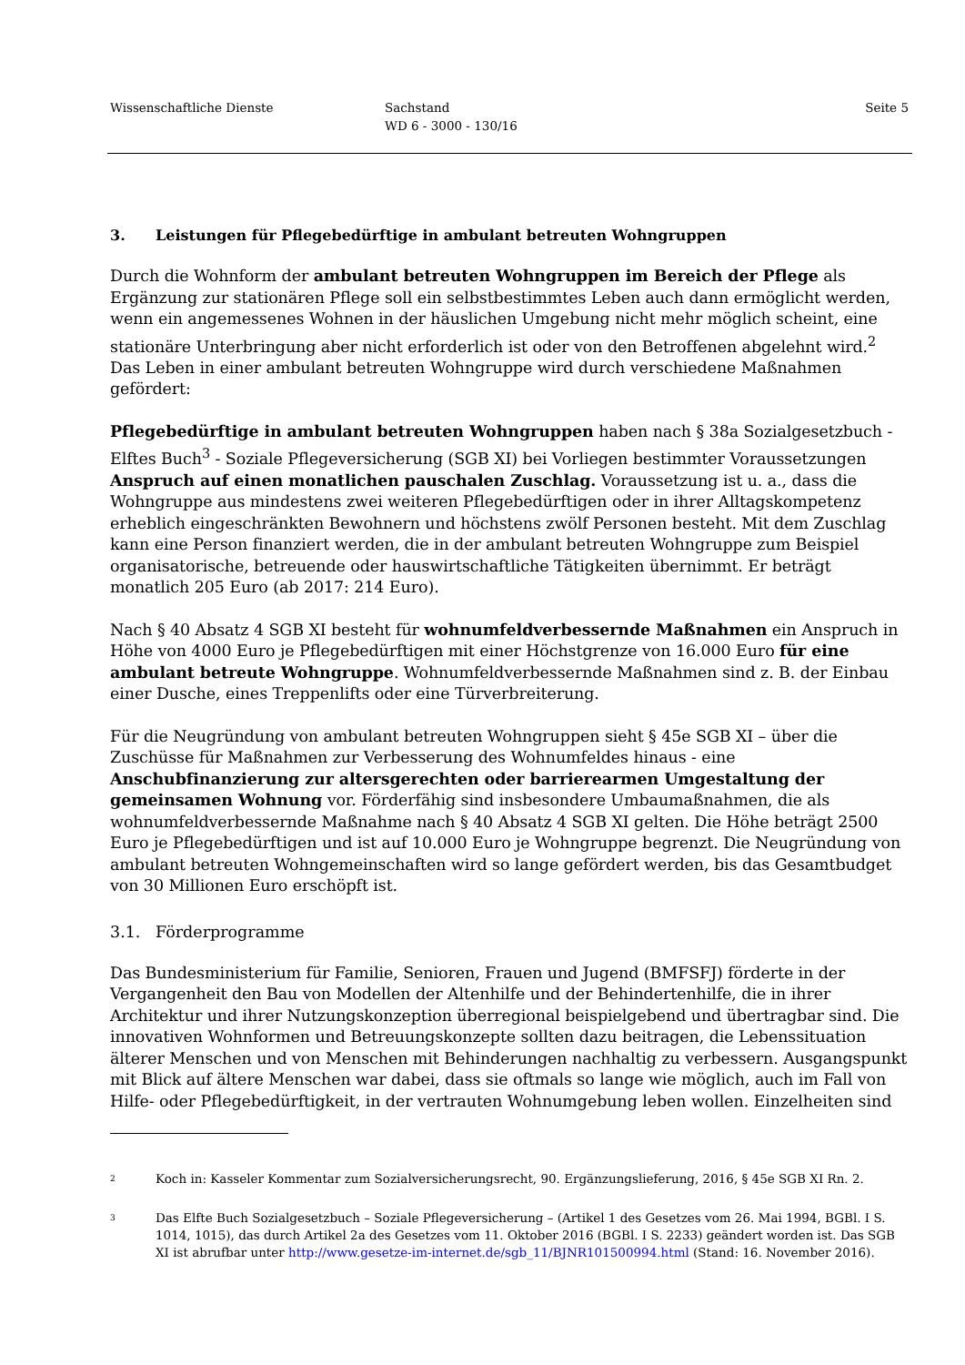Wissenschaftliche Dienste Sachstand
WD 6 - 3000 - 130/16
Seite 5
3. Leistungen für Pflegebedürftige in ambulant betreuten Wohngruppen
Durch die Wohnform der ambulant betreuten Wohngruppen im Bereich der Pflege als Ergänzung zur stationären Pflege soll ein selbstbestimmtes Leben auch dann ermöglicht werden, wenn ein angemessenes Wohnen in der häuslichen Umgebung nicht mehr möglich scheint, eine stationäre Unterbringung aber nicht erforderlich ist oder von den Betroffenen abgelehnt wird.<sup>2</sup> Das Leben in einer ambulant betreuten Wohngruppe wird durch verschiedene Maßnahmen gefördert:
Pflegebedürftige in ambulant betreuten Wohngruppen haben nach § 38a Sozialgesetzbuch - Elftes Buch<sup>3</sup> - Soziale Pflegeversicherung (SGB XI) bei Vorliegen bestimmter Voraussetzungen Anspruch auf einen monatlichen pauschalen Zuschlag. Voraussetzung ist u. a., dass die Wohngruppe aus mindestens zwei weiteren Pflegebedürftigen oder in ihrer Alltagskompetenz erheblich eingeschränkten Bewohnern und höchstens zwölf Personen besteht. Mit dem Zuschlag kann eine Person finanziert werden, die in der ambulant betreuten Wohngruppe zum Beispiel organisatorische, betreuende oder hauswirtschaftliche Tätigkeiten übernimmt. Er beträgt monatlich 205 Euro (ab 2017: 214 Euro).
Nach § 40 Absatz 4 SGB XI besteht für wohnumfeldverbessernde Maßnahmen ein Anspruch in Höhe von 4000 Euro je Pflegebedürftigen mit einer Höchstgrenze von 16.000 Euro für eine ambulant betreute Wohngruppe. Wohnumfeldverbessernde Maßnahmen sind z. B. der Einbau einer Dusche, eines Treppenlifts oder eine Türverbreiterung.
Für die Neugründung von ambulant betreuten Wohngruppen sieht § 45e SGB XI – über die Zuschüsse für Maßnahmen zur Verbesserung des Wohnumfeldes hinaus - eine Anschubfinanzierung zur altersgerechten oder barrierearmen Umgestaltung der gemeinsamen Wohnung vor. Förderfähig sind insbesondere Umbaumaßnahmen, die als wohnumfeldverbessernde Maßnahme nach § 40 Absatz 4 SGB XI gelten. Die Höhe beträgt 2500 Euro je Pflegebedürftigen und ist auf 10.000 Euro je Wohngruppe begrenzt. Die Neugründung von ambulant betreuten Wohngemeinschaften wird so lange gefördert werden, bis das Gesamtbudget von 30 Millionen Euro erschöpft ist.
3.1. Förderprogramme
Das Bundesministerium für Familie, Senioren, Frauen und Jugend (BMFSFJ) förderte in der Vergangenheit den Bau von Modellen der Altenhilfe und der Behindertenhilfe, die in ihrer Architektur und ihrer Nutzungskonzeption überregional beispielgebend und übertragbar sind. Die innovativen Wohnformen und Betreuungskonzepte sollten dazu beitragen, die Lebenssituation älterer Menschen und von Menschen mit Behinderungen nachhaltig zu verbessern. Ausgangspunkt mit Blick auf ältere Menschen war dabei, dass sie oftmals so lange wie möglich, auch im Fall von Hilfe- oder Pflegebedürftigkeit, in der vertrauten Wohnumgebung leben wollen. Einzelheiten sind
2 Koch in: Kasseler Kommentar zum Sozialversicherungsrecht, 90. Ergänzungslieferung, 2016, § 45e SGB XI Rn. 2.
3 Das Elfte Buch Sozialgesetzbuch – Soziale Pflegeversicherung – (Artikel 1 des Gesetzes vom 26. Mai 1994, BGBl. I S. 1014, 1015), das durch Artikel 2a des Gesetzes vom 11. Oktober 2016 (BGBl. I S. 2233) geändert worden ist. Das SGB XI ist abrufbar unter http://www.gesetze-im-internet.de/sgb_11/BJNR101500994.html (Stand: 16. November 2016).